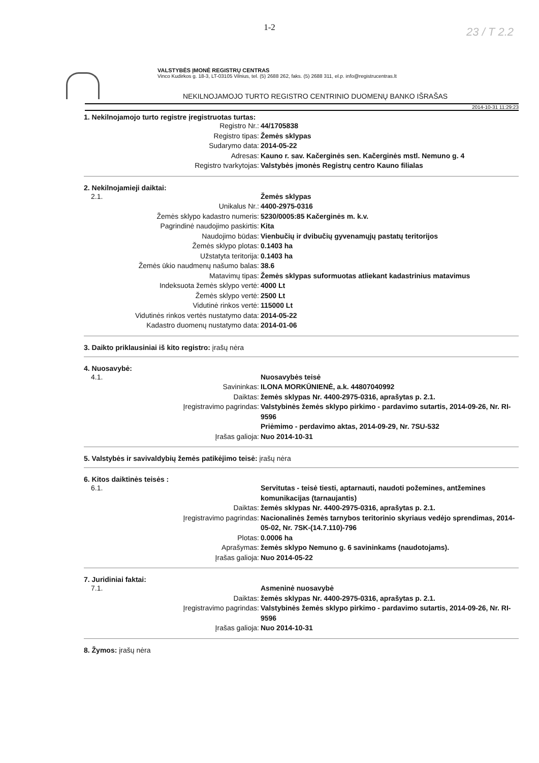1-2
23 / T 2.2
VALSTYBĖS ĮMONĖ REGISTRŲ CENTRAS
Vinco Kudirkos g. 18-3, LT-03105 Vilnius, tel. (5) 2688 262, faks. (5) 2688 311, el.p. info@registrucentras.lt
NEKILNOJAMOJO TURTO REGISTRO CENTRINIO DUOMENŲ BANKO IŠRAŠAS
2014-10-31 11:29:23
1. Nekilnojamojo turto registre įregistruotas turtas:
Registro Nr.: 44/1705838
Registro tipas: Žemės sklypas
Sudarymo data: 2014-05-22
Adresas: Kauno r. sav. Kačerginės sen. Kačerginės mstl. Nemuno g. 4
Registro tvarkytojas: Valstybės įmonės Registrų centro Kauno filialas
2. Nekilnojamieji daiktai:
2.1. Žemės sklypas
Unikalus Nr.: 4400-2975-0316
Žemės sklypo kadastro numeris: 5230/0005:85 Kačerginės m. k.v.
Pagrindinė naudojimo paskirtis: Kita
Naudojimo būdas: Vienbučių ir dvibučių gyvenamųjų pastatų teritorijos
Žemės sklypo plotas: 0.1403 ha
Užstatyta teritorija: 0.1403 ha
Žemės ūkio naudmenų našumo balas: 38.6
Matavimų tipas: Žemės sklypas suformuotas atliekant kadastrinius matavimus
Indeksuota žemės sklypo vertė: 4000 Lt
Žemės sklypo vertė: 2500 Lt
Vidutinė rinkos vertė: 115000 Lt
Vidutinės rinkos vertės nustatymo data: 2014-05-22
Kadastro duomenų nustatymo data: 2014-01-06
3. Daikto priklausiniai iš kito registro: įrašų nėra
4. Nuosavybė:
4.1. Nuosavybės teisė
Savininkas: ILONA MORKŪNIENĖ, a.k. 44807040992
Daiktas: žemės sklypas Nr. 4400-2975-0316, aprašytas p. 2.1.
Įregistravimo pagrindas: Valstybinės žemės sklypo pirkimo - pardavimo sutartis, 2014-09-26, Nr. RI-9596
Priėmimo - perdavimo aktas, 2014-09-29, Nr. 7SU-532
Įrašas galioja: Nuo 2014-10-31
5. Valstybės ir savivaldybių žemės patikėjimo teisė: įrašų nėra
6. Kitos daiktinės teisės :
6.1. Servitutas - teisė tiesti, aptarnauti, naudoti požemines, antžemines komunikacijas (tarnaujantis)
Daiktas: žemės sklypas Nr. 4400-2975-0316, aprašytas p. 2.1.
Įregistravimo pagrindas: Nacionalinės žemės tarnybos teritorinio skyriaus vedėjo sprendimas, 2014-05-02, Nr. 7SK-(14.7.110)-796
Plotas: 0.0006 ha
Aprašymas: žemės sklypo Nemuno g. 6 savininkams (naudotojams).
Įrašas galioja: Nuo 2014-05-22
7. Juridiniai faktai:
7.1. Asmeninė nuosavybė
Daiktas: žemės sklypas Nr. 4400-2975-0316, aprašytas p. 2.1.
Įregistravimo pagrindas: Valstybinės žemės sklypo pirkimo - pardavimo sutartis, 2014-09-26, Nr. RI-9596
Įrašas galioja: Nuo 2014-10-31
8. Žymos: įrašų nėra